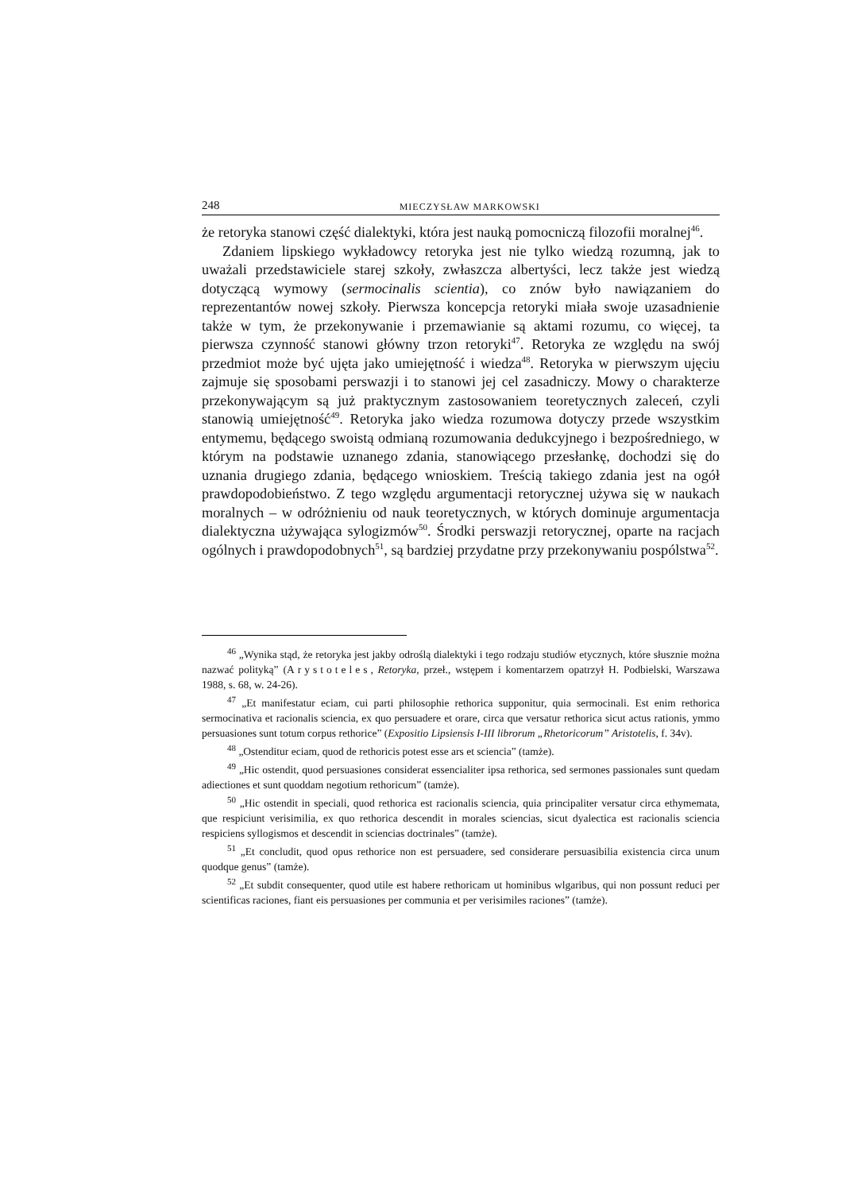248 MIECZYSŁAW MARKOWSKI
że retoryka stanowi część dialektyki, która jest nauką pomocniczą filozofii moralnej<sup>46</sup>.
Zdaniem lipskiego wykładowcy retoryka jest nie tylko wiedzą rozumną, jak to uważali przedstawiciele starej szkoły, zwłaszcza albertyści, lecz także jest wiedzą dotyczącą wymowy (sermocinalis scientia), co znów było nawiązaniem do reprezentantów nowej szkoły. Pierwsza koncepcja retoryki miała swoje uzasadnienie także w tym, że przekonywanie i przemawianie są aktami rozumu, co więcej, ta pierwsza czynność stanowi główny trzon retoryki<sup>47</sup>. Retoryka ze względu na swój przedmiot może być ujęta jako umiejętność i wiedza<sup>48</sup>. Retoryka w pierwszym ujęciu zajmuje się sposobami perswazji i to stanowi jej cel zasadniczy. Mowy o charakterze przekonywającym są już praktycznym zastosowaniem teoretycznych zaleceń, czyli stanowią umiejętność<sup>49</sup>. Retoryka jako wiedza rozumowa dotyczy przede wszystkim entymemu, będącego swoistą odmianą rozumowania dedukcyjnego i bezpośredniego, w którym na podstawie uznanego zdania, stanowiącego przesłankę, dochodzi się do uznania drugiego zdania, będącego wnioskiem. Treścią takiego zdania jest na ogół prawdopodobieństwo. Z tego względu argumentacji retorycznej używa się w naukach moralnych – w odróżnieniu od nauk teoretycznych, w których dominuje argumentacja dialektyczna używająca sylogizmów<sup>50</sup>. Środki perswazji retorycznej, oparte na racjach ogólnych i prawdopodobnych<sup>51</sup>, są bardziej przydatne przy przekonywaniu pospólstwa<sup>52</sup>.
<sup>46</sup> „Wynika stąd, że retoryka jest jakby odroślą dialektyki i tego rodzaju studiów etycznych, które słusznie można nazwać polityką” (Arystoteles, Retoryka, przeł., wstępem i komentarzem opatrzył H. Podbielski, Warszawa 1988, s. 68, w. 24-26).
<sup>47</sup> „Et manifestatur eciam, cui parti philosophie rethorica supponitur, quia sermocinali. Est enim rethorica sermocinativa et racionalis sciencia, ex quo persuadere et orare, circa que versatur rethorica sicut actus rationis, ymmo persuasiones sunt totum corpus rethorice” (Expositio Lipsiensis I-III librorum „Rhetoricorum” Aristotelis, f. 34v).
<sup>48</sup> „Ostenditur eciam, quod de rethoricis potest esse ars et sciencia” (tamże).
<sup>49</sup> „Hic ostendit, quod persuasiones considerat essencialiter ipsa rethorica, sed sermones passionales sunt quedam adiectiones et sunt quoddam negotium rethoricum” (tamże).
<sup>50</sup> „Hic ostendit in speciali, quod rethorica est racionalis sciencia, quia principaliter versatur circa ethymemata, que respiciunt verisimilia, ex quo rethorica descendit in morales sciencias, sicut dyalectica est racionalis sciencia respiciens syllogismos et descendit in sciencias doctrinales” (tamże).
<sup>51</sup> „Et concludit, quod opus rethorice non est persuadere, sed considerare persuasibilia existencia circa unum quodque genus” (tamże).
<sup>52</sup> „Et subdit consequenter, quod utile est habere rethoricam ut hominibus wlgaribus, qui non possunt reduci per scientificas raciones, fiant eis persuasiones per communia et per verisimiles raciones” (tamże).